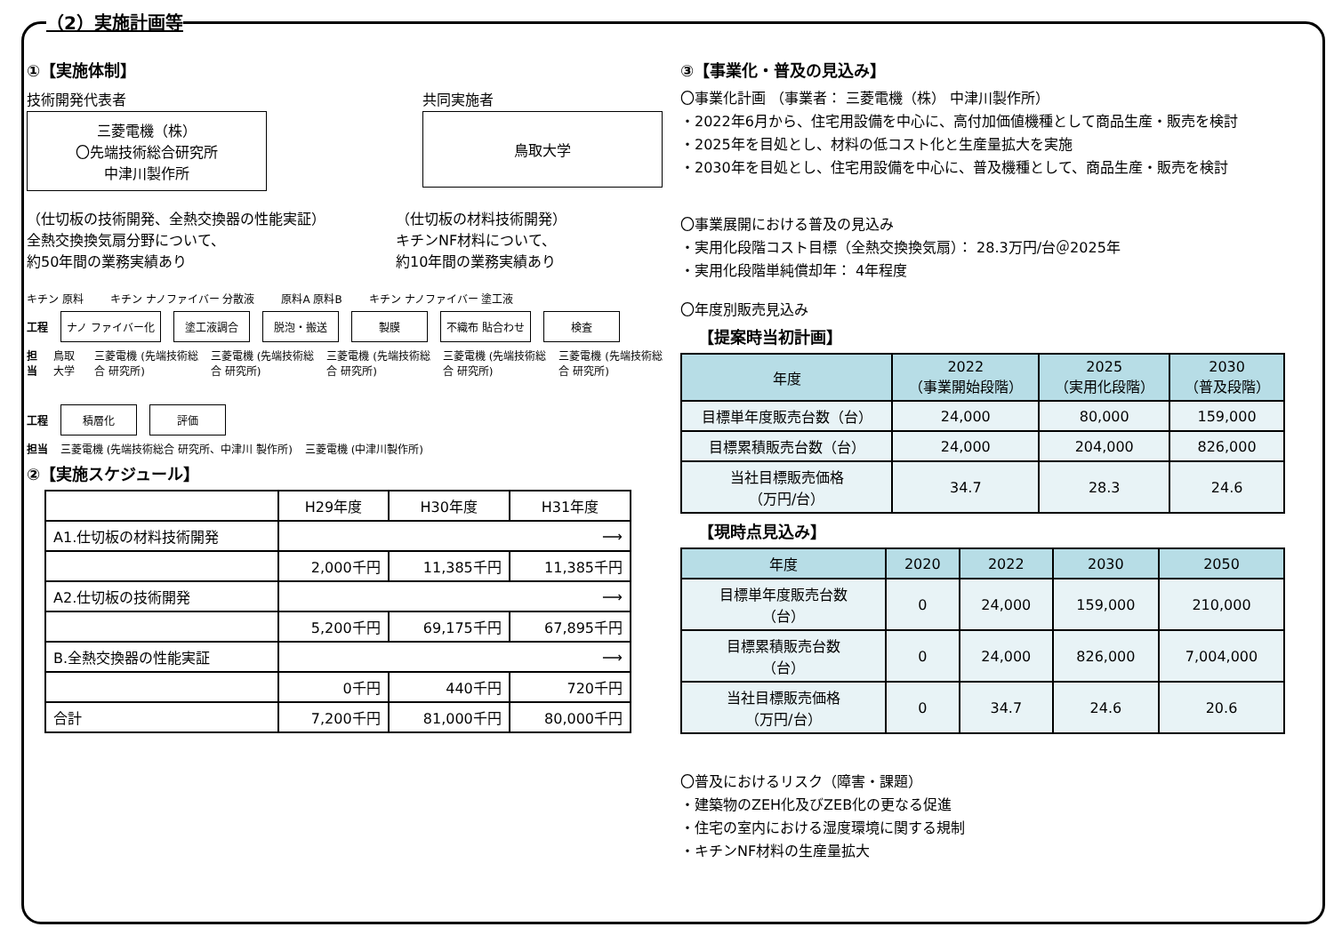（2）実施計画等
①【実施体制】
技術開発代表者
三菱電機（株）
〇先端技術総合研究所
中津川製作所
共同実施者
鳥取大学
（仕切板の技術開発、全熱交換器の性能実証）
全熱交換換気扇分野について、
約50年間の業務実績あり
（仕切板の材料技術開発）
キチンNF材料について、
約10年間の業務実績あり
キチン 原料 キチン ナノファイバー 分散液 原料A 原料B キチン ナノファイバー 塗工液
工程
ナノ ファイバー化 塗工液調合 脱泡・搬送 製膜 不織布 貼合わせ 検査
担当 鳥取大学 三菱電機 (先端技術総合 研究所) 三菱電機 (先端技術総合 研究所) 三菱電機 (先端技術総合 研究所) 三菱電機 (先端技術総合 研究所) 三菱電機 (先端技術総合 研究所)
工程
積層化 評価
担当 三菱電機 (先端技術総合 研究所、中津川 製作所) 三菱電機 (中津川製作所)
②【実施スケジュール】
| | H29年度 | H30年度 | H31年度 |
| A1.仕切板の材料技術開発 | ⟶ | | |
| | 2,000千円 | 11,385千円 | 11,385千円 |
| A2.仕切板の技術開発 | ⟶ | | |
| | 5,200千円 | 69,175千円 | 67,895千円 |
| B.全熱交換器の性能実証 | ⟶ | | |
| | 0千円 | 440千円 | 720千円 |
| 合計 | 7,200千円 | 81,000千円 | 80,000千円 |
③【事業化・普及の見込み】
〇事業化計画 （事業者： 三菱電機（株） 中津川製作所）
・2022年6月から、住宅用設備を中心に、高付加価値機種として商品生産・販売を検討
・2025年を目処とし、材料の低コスト化と生産量拡大を実施
・2030年を目処とし、住宅用設備を中心に、普及機種として、商品生産・販売を検討
〇事業展開における普及の見込み
・実用化段階コスト目標（全熱交換換気扇）： 28.3万円/台＠2025年
・実用化段階単純償却年： 4年程度
〇年度別販売見込み
【提案時当初計画】
| 年度 | 2022 （事業開始段階） | 2025 （実用化段階） | 2030 （普及段階） |
| --- | --- | --- | --- |
| 目標単年度販売台数（台） | 24,000 | 80,000 | 159,000 |
| 目標累積販売台数（台） | 24,000 | 204,000 | 826,000 |
| 当社目標販売価格 （万円/台） | 34.7 | 28.3 | 24.6 |
【現時点見込み】
| 年度 | 2020 | 2022 | 2030 | 2050 |
| --- | --- | --- | --- | --- |
| 目標単年度販売台数 （台） | 0 | 24,000 | 159,000 | 210,000 |
| 目標累積販売台数 （台） | 0 | 24,000 | 826,000 | 7,004,000 |
| 当社目標販売価格 （万円/台） | 0 | 34.7 | 24.6 | 20.6 |
〇普及におけるリスク（障害・課題）
・建築物のZEH化及びZEB化の更なる促進
・住宅の室内における湿度環境に関する規制
・キチンNF材料の生産量拡大